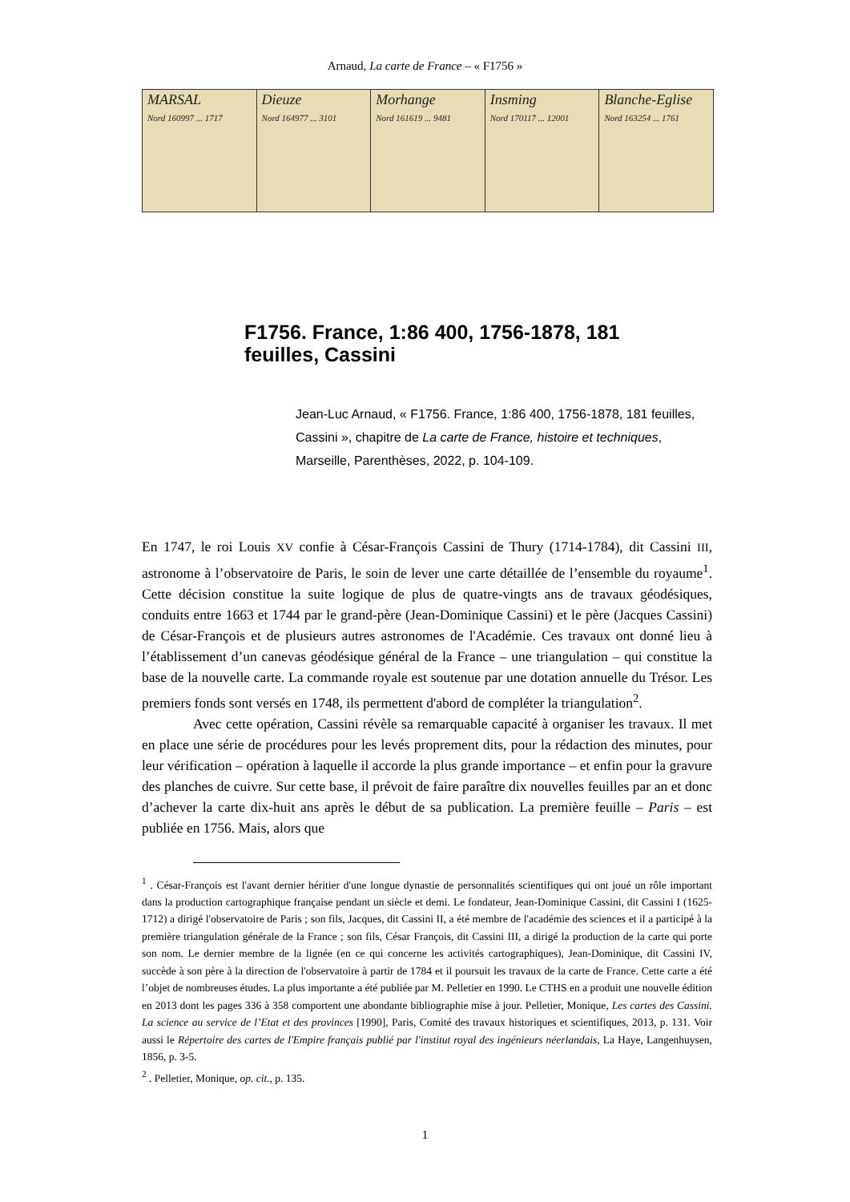Arnaud, La carte de France – « F1756 »
MARSAL
Nord 160997 ... 1717
Dieuze
Nord 164977 ... 3101
Morhange
Nord 161619 ... 9481
Insming
Nord 170117 ... 12001
Blanche-Eglise
Nord 163254 ... 1761
F1756. France, 1:86 400, 1756-1878, 181 feuilles, Cassini
Jean-Luc Arnaud, « F1756. France, 1:86 400, 1756-1878, 181 feuilles, Cassini », chapitre de La carte de France, histoire et techniques, Marseille, Parenthèses, 2022, p. 104-109.
En 1747, le roi Louis XV confie à César-François Cassini de Thury (1714-1784), dit Cassini III, astronome à l’observatoire de Paris, le soin de lever une carte détaillée de l’ensemble du royaume<sup>1</sup>. Cette décision constitue la suite logique de plus de quatre-vingts ans de travaux géodésiques, conduits entre 1663 et 1744 par le grand-père (Jean-Dominique Cassini) et le père (Jacques Cassini) de César-François et de plusieurs autres astronomes de l'Académie. Ces travaux ont donné lieu à l’établissement d’un canevas géodésique général de la France – une triangulation – qui constitue la base de la nouvelle carte. La commande royale est soutenue par une dotation annuelle du Trésor. Les premiers fonds sont versés en 1748, ils permettent d'abord de compléter la triangulation<sup>2</sup>.
Avec cette opération, Cassini révèle sa remarquable capacité à organiser les travaux. Il met en place une série de procédures pour les levés proprement dits, pour la rédaction des minutes, pour leur vérification – opération à laquelle il accorde la plus grande importance – et enfin pour la gravure des planches de cuivre. Sur cette base, il prévoit de faire paraître dix nouvelles feuilles par an et donc d’achever la carte dix-huit ans après le début de sa publication. La première feuille – Paris – est publiée en 1756. Mais, alors que
<sup>1</sup> . César-François est l'avant dernier héritier d'une longue dynastie de personnalités scientifiques qui ont joué un rôle important dans la production cartographique française pendant un siècle et demi. Le fondateur, Jean-Dominique Cassini, dit Cassini I (1625-1712) a dirigé l'observatoire de Paris ; son fils, Jacques, dit Cassini II, a été membre de l'académie des sciences et il a participé à la première triangulation générale de la France ; son fils, César François, dit Cassini III, a dirigé la production de la carte qui porte son nom. Le dernier membre de la lignée (en ce qui concerne les activités cartographiques), Jean-Dominique, dit Cassini IV, succède à son père à la direction de l'observatoire à partir de 1784 et il poursuit les travaux de la carte de France. Cette carte a été l’objet de nombreuses études. La plus importante a été publiée par M. Pelletier en 1990. Le CTHS en a produit une nouvelle édition en 2013 dont les pages 336 à 358 comportent une abondante bibliographie mise à jour. Pelletier, Monique, Les cartes des Cassini. La science au service de l’Etat et des provinces [1990], Paris, Comité des travaux historiques et scientifiques, 2013, p. 131. Voir aussi le Répertoire des cartes de l'Empire français publié par l'institut royal des ingénieurs néerlandais, La Haye, Langenhuysen, 1856, p. 3-5.
<sup>2</sup> . Pelletier, Monique, op. cit., p. 135.
1